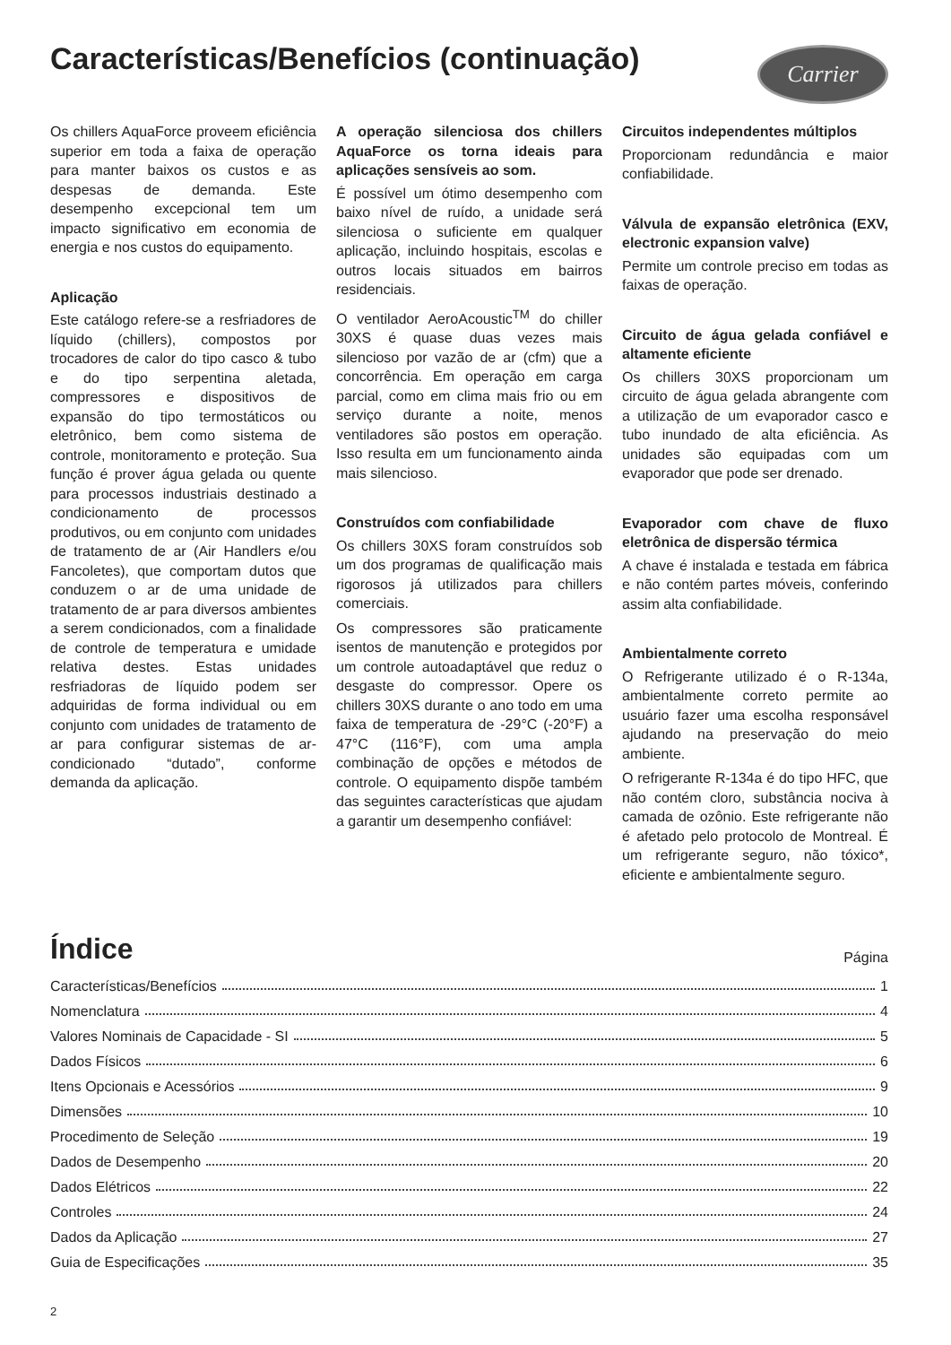Características/Benefícios (continuação)
Carrier
Os chillers AquaForce proveem eficiência superior em toda a faixa de operação para manter baixos os custos e as despesas de demanda. Este desempenho excepcional tem um impacto significativo em economia de energia e nos custos do equipamento.
Aplicação
Este catálogo refere-se a resfriadores de líquido (chillers), compostos por trocadores de calor do tipo casco & tubo e do tipo serpentina aletada, compressores e dispositivos de expansão do tipo termostáticos ou eletrônico, bem como sistema de controle, monitoramento e proteção. Sua função é prover água gelada ou quente para processos industriais destinado a condicionamento de processos produtivos, ou em conjunto com unidades de tratamento de ar (Air Handlers e/ou Fancoletes), que comportam dutos que conduzem o ar de uma unidade de tratamento de ar para diversos ambientes a serem condicionados, com a finalidade de controle de temperatura e umidade relativa destes. Estas unidades resfriadoras de líquido podem ser adquiridas de forma individual ou em conjunto com unidades de tratamento de ar para configurar sistemas de ar-condicionado “dutado”, conforme demanda da aplicação.
A operação silenciosa dos chillers AquaForce os torna ideais para aplicações sensíveis ao som.
É possível um ótimo desempenho com baixo nível de ruído, a unidade será silenciosa o suficiente em qualquer aplicação, incluindo hospitais, escolas e outros locais situados em bairros residenciais.
O ventilador AeroAcoustic<sup>TM</sup> do chiller 30XS é quase duas vezes mais silencioso por vazão de ar (cfm) que a concorrência. Em operação em carga parcial, como em clima mais frio ou em serviço durante a noite, menos ventiladores são postos em operação. Isso resulta em um funcionamento ainda mais silencioso.
Construídos com confiabilidade
Os chillers 30XS foram construídos sob um dos programas de qualificação mais rigorosos já utilizados para chillers comerciais.
Os compressores são praticamente isentos de manutenção e protegidos por um controle autoadaptável que reduz o desgaste do compressor. Opere os chillers 30XS durante o ano todo em uma faixa de temperatura de -29°C (-20°F) a 47°C (116°F), com uma ampla combinação de opções e métodos de controle. O equipamento dispõe também das seguintes características que ajudam a garantir um desempenho confiável:
Circuitos independentes múltiplos
Proporcionam redundância e maior confiabilidade.
Válvula de expansão eletrônica (EXV, electronic expansion valve)
Permite um controle preciso em todas as faixas de operação.
Circuito de água gelada confiável e altamente eficiente
Os chillers 30XS proporcionam um circuito de água gelada abrangente com a utilização de um evaporador casco e tubo inundado de alta eficiência. As unidades são equipadas com um evaporador que pode ser drenado.
Evaporador com chave de fluxo eletrônica de dispersão térmica
A chave é instalada e testada em fábrica e não contém partes móveis, conferindo assim alta confiabilidade.
Ambientalmente correto
O Refrigerante utilizado é o R-134a, ambientalmente correto permite ao usuário fazer uma escolha responsável ajudando na preservação do meio ambiente.
O refrigerante R-134a é do tipo HFC, que não contém cloro, substância nociva à camada de ozônio. Este refrigerante não é afetado pelo protocolo de Montreal. É um refrigerante seguro, não tóxico*, eficiente e ambientalmente seguro.
Índice
Página
Características/Benefícios 1
Nomenclatura 4
Valores Nominais de Capacidade - SI 5
Dados Físicos 6
Itens Opcionais e Acessórios 9
Dimensões 10
Procedimento de Seleção 19
Dados de Desempenho 20
Dados Elétricos 22
Controles 24
Dados da Aplicação 27
Guia de Especificações 35
2